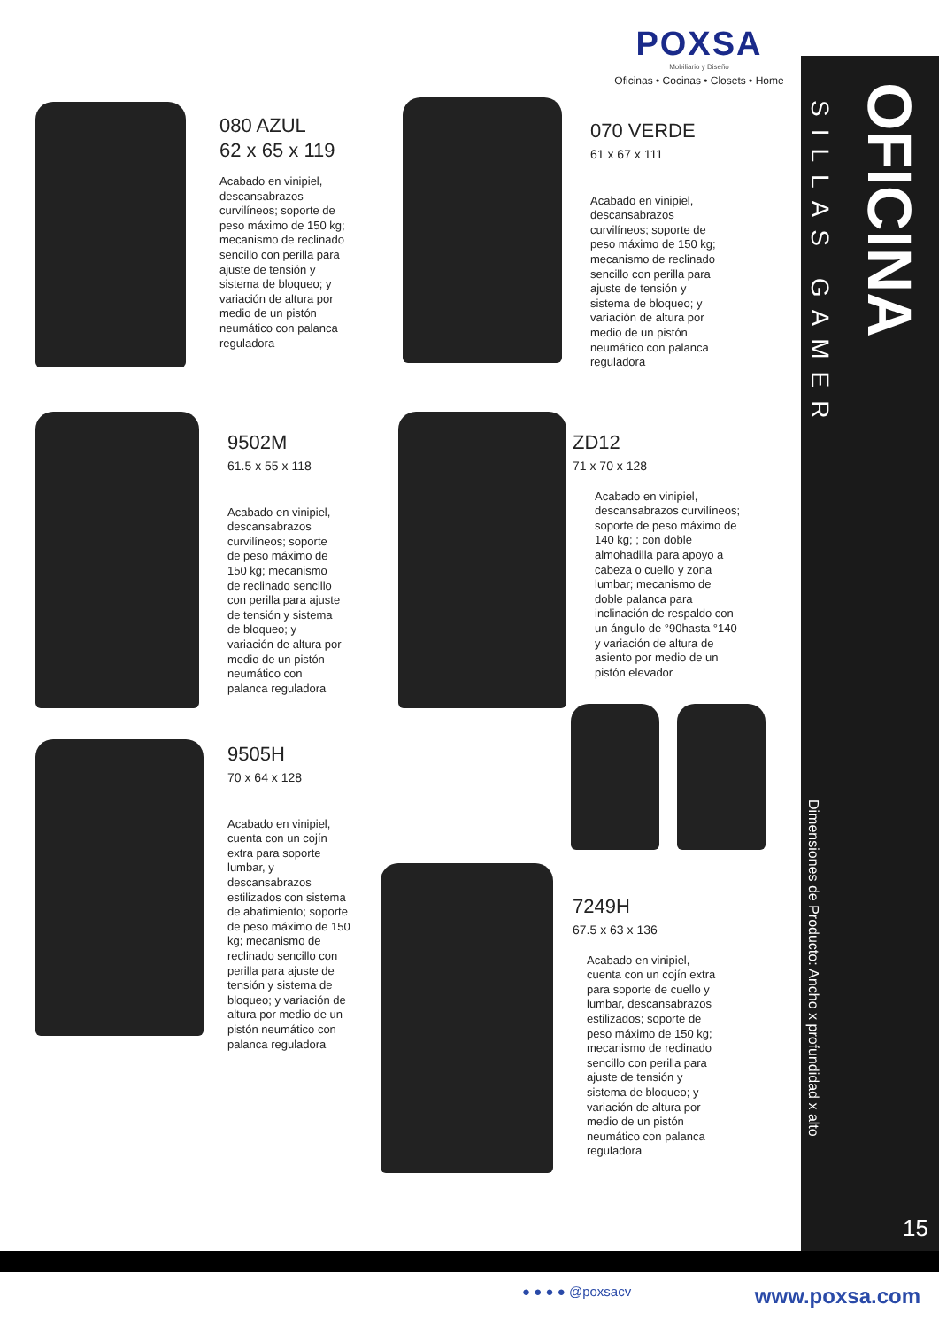POXSA
Mobiliario y Diseño
Oficinas • Cocinas • Closets • Home
080 AZUL
62 x 65 x 119
Acabado en vinipiel, descansabrazos curvilíneos; soporte de peso máximo de 150 kg; mecanismo de reclinado sencillo con perilla para ajuste de tensión y sistema de bloqueo; y variación de altura por medio de un pistón neumático con palanca reguladora
070 VERDE
61 x 67 x 111
Acabado en vinipiel, descansabrazos curvilíneos; soporte de peso máximo de 150 kg; mecanismo de reclinado sencillo con perilla para ajuste de tensión y sistema de bloqueo; y variación de altura por medio de un pistón neumático con palanca reguladora
9502M
61.5 x 55 x 118
Acabado en vinipiel, descansabrazos curvilíneos; soporte de peso máximo de 150 kg; mecanismo de reclinado sencillo con perilla para ajuste de tensión y sistema de bloqueo; y variación de altura por medio de un pistón neumático con palanca reguladora
ZD12
71 x 70 x 128
Acabado en vinipiel, descansabrazos curvilíneos; soporte de peso máximo de 140 kg; ; con doble almohadilla para apoyo a cabeza o cuello y zona lumbar; mecanismo de doble palanca para inclinación de respaldo con un ángulo de °90hasta °140 y variación de altura de asiento por medio de un pistón elevador
9505H
70 x 64 x 128
Acabado en vinipiel, cuenta con un cojín extra para soporte lumbar, y descansabrazos estilizados con sistema de abatimiento; soporte de peso máximo de 150 kg; mecanismo de reclinado sencillo con perilla para ajuste de tensión y sistema de bloqueo; y variación de altura por medio de un pistón neumático con palanca reguladora
7249H
67.5 x 63 x 136
Acabado en vinipiel, cuenta con un cojín extra para soporte de cuello y lumbar, descansabrazos estilizados; soporte de peso máximo de 150 kg; mecanismo de reclinado sencillo con perilla para ajuste de tensión y sistema de bloqueo; y variación de altura por medio de un pistón neumático con palanca reguladora
SILLAS GAMER
OFICINA
Dimensiones de Producto: Ancho x profundidad x alto
15
● ● ● ● @poxsacv www.poxsa.com